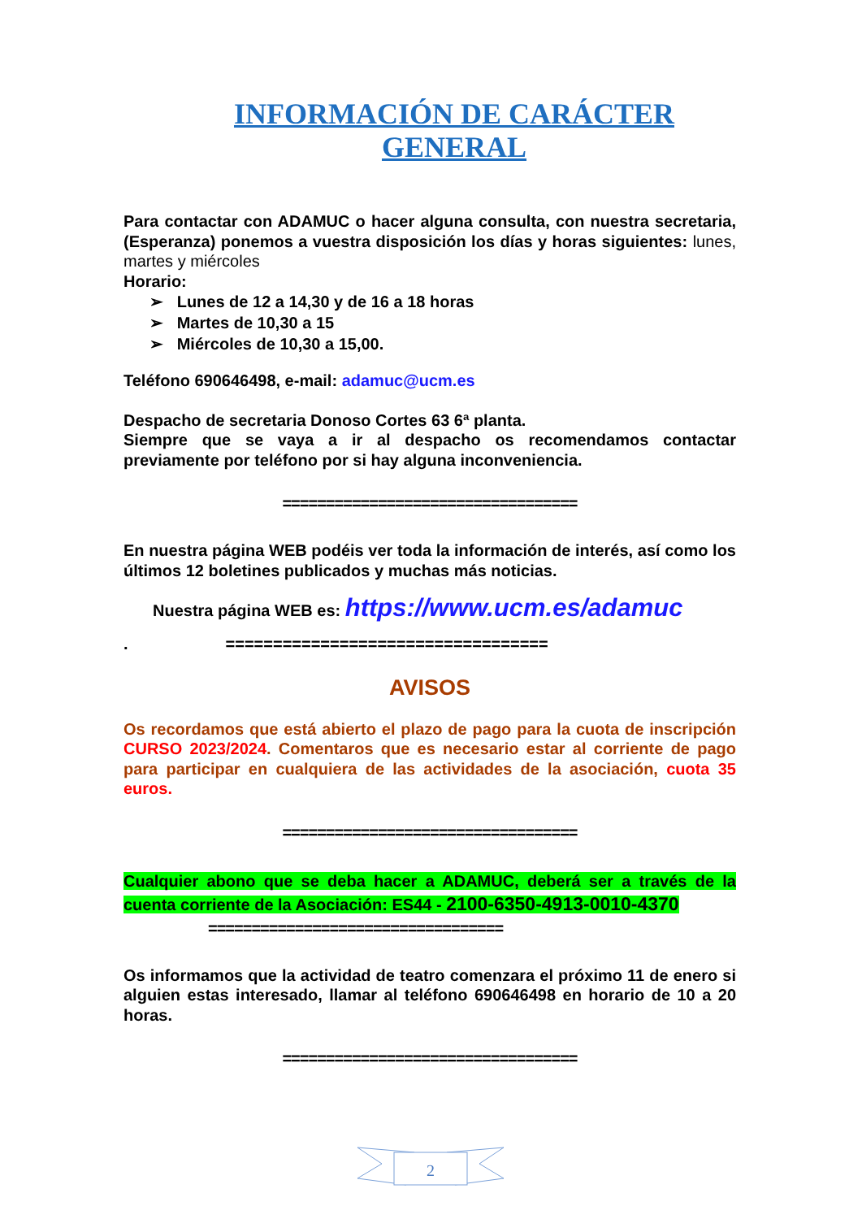INFORMACIÓN DE CARÁCTER
GENERAL
Para contactar con ADAMUC o hacer alguna consulta, con nuestra secretaria, (Esperanza) ponemos a vuestra disposición los días y horas siguientes: lunes, martes y miércoles
Horario:
➢ Lunes de 12 a 14,30 y de 16 a 18 horas
➢ Martes de 10,30 a 15
➢ Miércoles de 10,30 a 15,00.
Teléfono 690646498, e-mail: adamuc@ucm.es
Despacho de secretaria Donoso Cortes 63 6ª planta.
Siempre que se vaya a ir al despacho os recomendamos contactar previamente por teléfono por si hay alguna inconveniencia.
==================================
En nuestra página WEB podéis ver toda la información de interés, así como los últimos 12 boletines publicados y muchas más noticias.
Nuestra página WEB es: https://www.ucm.es/adamuc
. ==================================
AVISOS
Os recordamos que está abierto el plazo de pago para la cuota de inscripción CURSO 2023/2024. Comentaros que es necesario estar al corriente de pago para participar en cualquiera de las actividades de la asociación, cuota 35 euros.
==================================
Cualquier abono que se deba hacer a ADAMUC, deberá ser a través de la cuenta corriente de la Asociación: ES44 - 2100-6350-4913-0010-4370
==================================
Os informamos que la actividad de teatro comenzara el próximo 11 de enero si alguien estas interesado, llamar al teléfono 690646498 en horario de 10 a 20 horas.
==================================
2